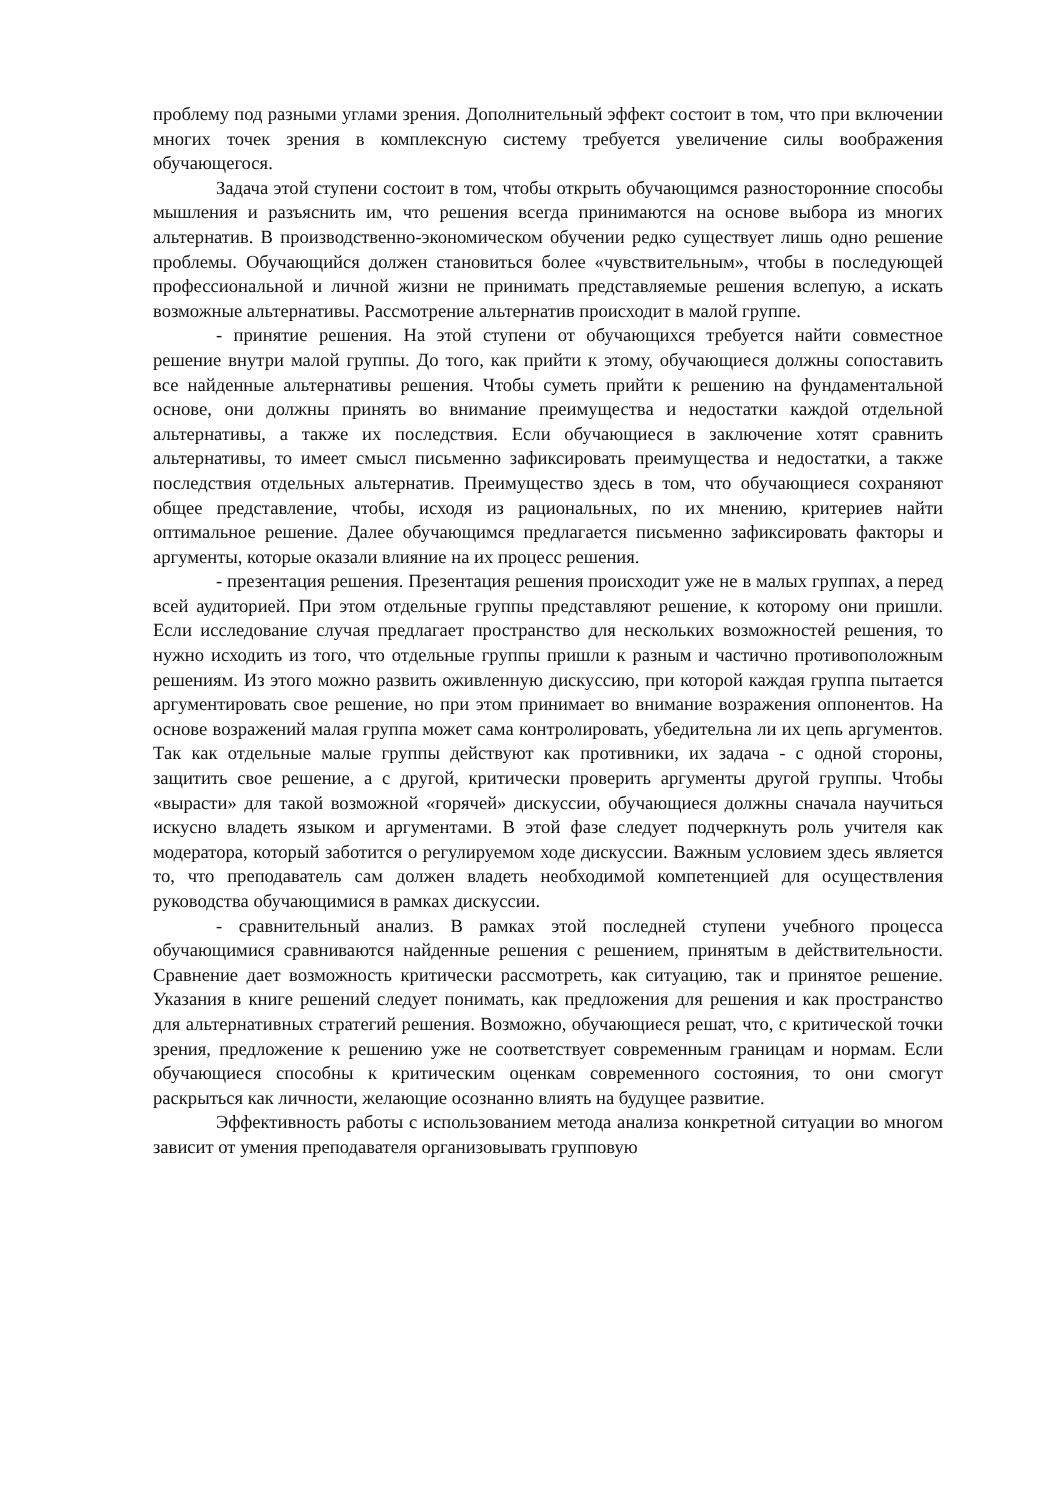проблему под разными углами зрения. Дополнительный эффект состоит в том, что при включении многих точек зрения в комплексную систему требуется увеличение силы воображения обучающегося.
Задача этой ступени состоит в том, чтобы открыть обучающимся разносторонние способы мышления и разъяснить им, что решения всегда принимаются на основе выбора из многих альтернатив. В производственно-экономическом обучении редко существует лишь одно решение проблемы. Обучающийся должен становиться более «чувствительным», чтобы в последующей профессиональной и личной жизни не принимать представляемые решения вслепую, а искать возможные альтернативы. Рассмотрение альтернатив происходит в малой группе.
- принятие решения. На этой ступени от обучающихся требуется найти совместное решение внутри малой группы. До того, как прийти к этому, обучающиеся должны сопоставить все найденные альтернативы решения. Чтобы суметь прийти к решению на фундаментальной основе, они должны принять во внимание преимущества и недостатки каждой отдельной альтернативы, а также их последствия. Если обучающиеся в заключение хотят сравнить альтернативы, то имеет смысл письменно зафиксировать преимущества и недостатки, а также последствия отдельных альтернатив. Преимущество здесь в том, что обучающиеся сохраняют общее представление, чтобы, исходя из рациональных, по их мнению, критериев найти оптимальное решение. Далее обучающимся предлагается письменно зафиксировать факторы и аргументы, которые оказали влияние на их процесс решения.
- презентация решения. Презентация решения происходит уже не в малых группах, а перед всей аудиторией. При этом отдельные группы представляют решение, к которому они пришли. Если исследование случая предлагает пространство для нескольких возможностей решения, то нужно исходить из того, что отдельные группы пришли к разным и частично противоположным решениям. Из этого можно развить оживленную дискуссию, при которой каждая группа пытается аргументировать свое решение, но при этом принимает во внимание возражения оппонентов. На основе возражений малая группа может сама контролировать, убедительна ли их цепь аргументов. Так как отдельные малые группы действуют как противники, их задача - с одной стороны, защитить свое решение, а с другой, критически проверить аргументы другой группы. Чтобы «вырасти» для такой возможной «горячей» дискуссии, обучающиеся должны сначала научиться искусно владеть языком и аргументами. В этой фазе следует подчеркнуть роль учителя как модератора, который заботится о регулируемом ходе дискуссии. Важным условием здесь является то, что преподаватель сам должен владеть необходимой компетенцией для осуществления руководства обучающимися в рамках дискуссии.
- сравнительный анализ. В рамках этой последней ступени учебного процесса обучающимися сравниваются найденные решения с решением, принятым в действительности. Сравнение дает возможность критически рассмотреть, как ситуацию, так и принятое решение. Указания в книге решений следует понимать, как предложения для решения и как пространство для альтернативных стратегий решения. Возможно, обучающиеся решат, что, с критической точки зрения, предложение к решению уже не соответствует современным границам и нормам. Если обучающиеся способны к критическим оценкам современного состояния, то они смогут раскрыться как личности, желающие осознанно влиять на будущее развитие.
Эффективность работы с использованием метода анализа конкретной ситуации во многом зависит от умения преподавателя организовывать групповую